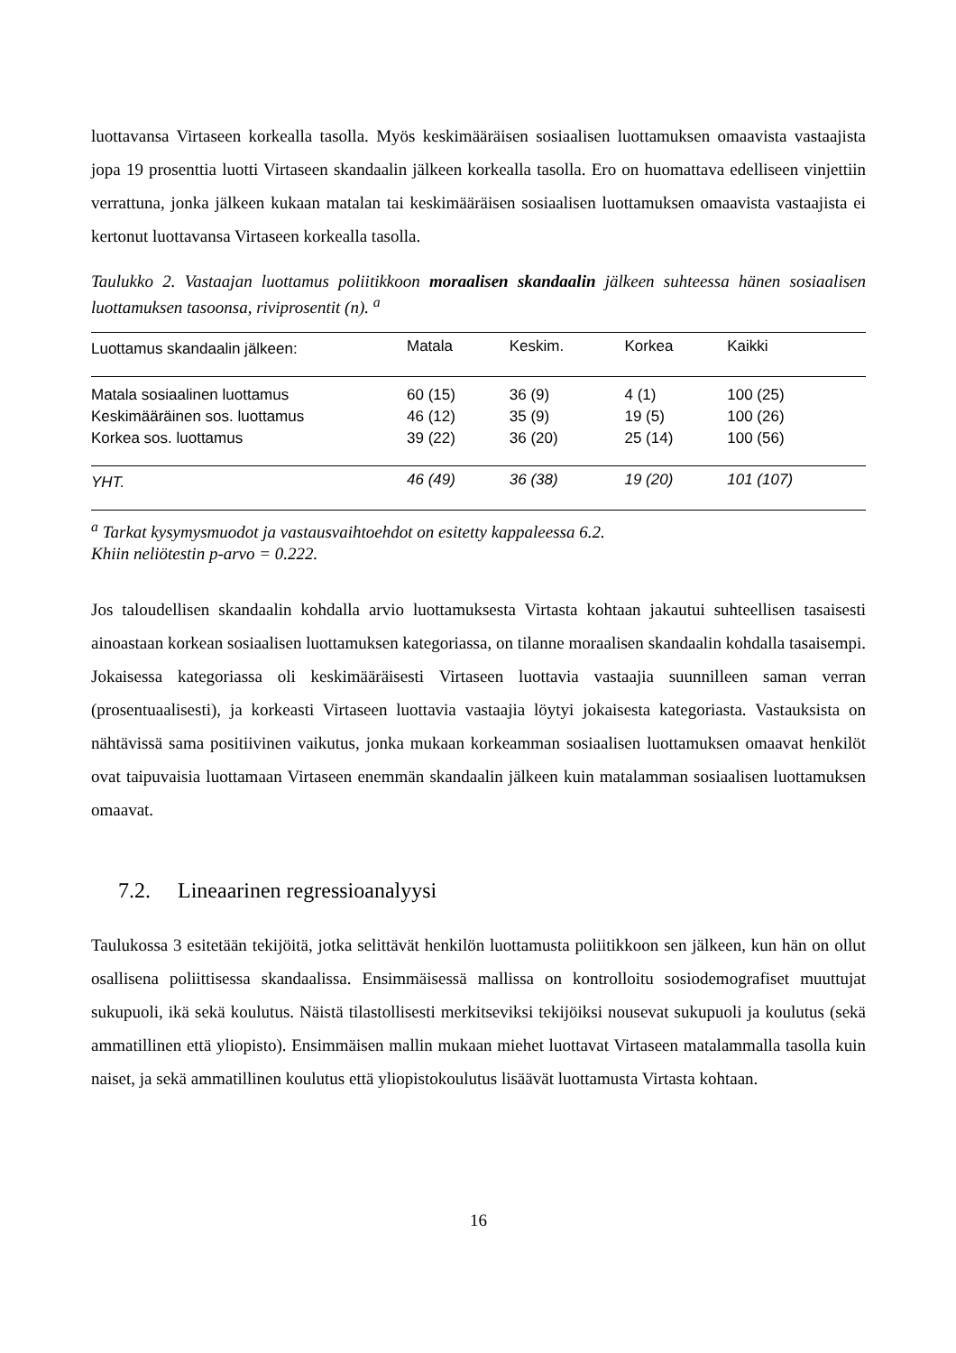luottavansa Virtaseen korkealla tasolla. Myös keskimääräisen sosiaalisen luottamuksen omaavista vastaajista jopa 19 prosenttia luotti Virtaseen skandaalin jälkeen korkealla tasolla. Ero on huomattava edelliseen vinjettiin verrattuna, jonka jälkeen kukaan matalan tai keskimääräisen sosiaalisen luottamuksen omaavista vastaajista ei kertonut luottavansa Virtaseen korkealla tasolla.
Taulukko 2. Vastaajan luottamus poliitikkoon moraalisen skandaalin jälkeen suhteessa hänen sosiaalisen luottamuksen tasoonsa, riviprosentit (n). <sup>a</sup>
| Luottamus skandaalin jälkeen: | Matala | Keskim. | Korkea | Kaikki |
| --- | --- | --- | --- | --- |
| Matala sosiaalinen luottamus | 60 (15) | 36 (9) | 4 (1) | 100 (25) |
| Keskimääräinen sos. luottamus | 46 (12) | 35 (9) | 19 (5) | 100 (26) |
| Korkea sos. luottamus | 39 (22) | 36 (20) | 25 (14) | 100 (56) |
| YHT. | 46 (49) | 36 (38) | 19 (20) | 101 (107) |
<sup>a</sup> Tarkat kysymysmuodot ja vastausvaihtoehdot on esitetty kappaleessa 6.2.
Khiin neliötestin p-arvo = 0.222.
Jos taloudellisen skandaalin kohdalla arvio luottamuksesta Virtasta kohtaan jakautui suhteellisen tasaisesti ainoastaan korkean sosiaalisen luottamuksen kategoriassa, on tilanne moraalisen skandaalin kohdalla tasaisempi. Jokaisessa kategoriassa oli keskimääräisesti Virtaseen luottavia vastaajia suunnilleen saman verran (prosentuaalisesti), ja korkeasti Virtaseen luottavia vastaajia löytyi jokaisesta kategoriasta. Vastauksista on nähtävissä sama positiivinen vaikutus, jonka mukaan korkeamman sosiaalisen luottamuksen omaavat henkilöt ovat taipuvaisia luottamaan Virtaseen enemmän skandaalin jälkeen kuin matalamman sosiaalisen luottamuksen omaavat.
7.2. Lineaarinen regressioanalyysi
Taulukossa 3 esitetään tekijöitä, jotka selittävät henkilön luottamusta poliitikkoon sen jälkeen, kun hän on ollut osallisena poliittisessa skandaalissa. Ensimmäisessä mallissa on kontrolloitu sosiodemografiset muuttujat sukupuoli, ikä sekä koulutus. Näistä tilastollisesti merkitseviksi tekijöiksi nousevat sukupuoli ja koulutus (sekä ammatillinen että yliopisto). Ensimmäisen mallin mukaan miehet luottavat Virtaseen matalammalla tasolla kuin naiset, ja sekä ammatillinen koulutus että yliopistokoulutus lisäävät luottamusta Virtasta kohtaan.
16